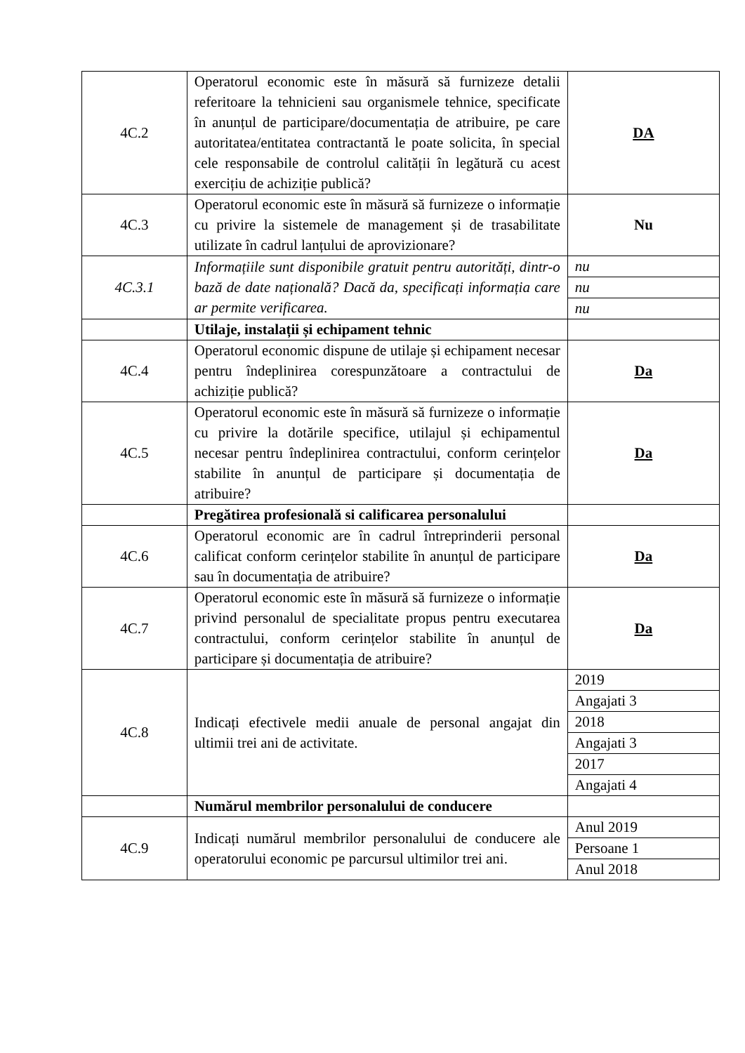| 4C.2 | Operatorul economic este în măsură să furnizeze detalii referitoare la tehnicieni sau organismele tehnice, specificate în anunțul de participare/documentația de atribuire, pe care autoritatea/entitatea contractantă le poate solicita, în special cele responsabile de controlul calității în legătură cu acest exercițiu de achiziție publică? | DA |
| 4C.3 | Operatorul economic este în măsură să furnizeze o informație cu privire la sistemele de management și de trasabilitate utilizate în cadrul lanțului de aprovizionare? | Nu |
| 4C.3.1 | Informațiile sunt disponibile gratuit pentru autorități, dintr-o bază de date națională? Dacă da, specificați informația care ar permite verificarea. | nu |
| | | nu |
| | | nu |
| | Utilaje, instalații și echipament tehnic | |
| 4C.4 | Operatorul economic dispune de utilaje și echipament necesar pentru îndeplinirea corespunzătoare a contractului de achiziție publică? | Da |
| 4C.5 | Operatorul economic este în măsură să furnizeze o informație cu privire la dotările specifice, utilajul și echipamentul necesar pentru îndeplinirea contractului, conform cerințelor stabilite în anunțul de participare și documentația de atribuire? | Da |
| | Pregătirea profesională si calificarea personalului | |
| 4C.6 | Operatorul economic are în cadrul întreprinderii personal calificat conform cerințelor stabilite în anunțul de participare sau în documentația de atribuire? | Da |
| 4C.7 | Operatorul economic este în măsură să furnizeze o informație privind personalul de specialitate propus pentru executarea contractului, conform cerințelor stabilite în anunțul de participare și documentația de atribuire? | Da |
| 4C.8 | Indicați efectivele medii anuale de personal angajat din ultimii trei ani de activitate. | 2019 |
| | | Angajati 3 |
| | | 2018 |
| | | Angajati 3 |
| | | 2017 |
| | | Angajati 4 |
| | Numărul membrilor personalului de conducere | |
| 4C.9 | Indicați numărul membrilor personalului de conducere ale operatorului economic pe parcursul ultimilor trei ani. | Anul 2019 |
| | | Persoane 1 |
| | | Anul 2018 |